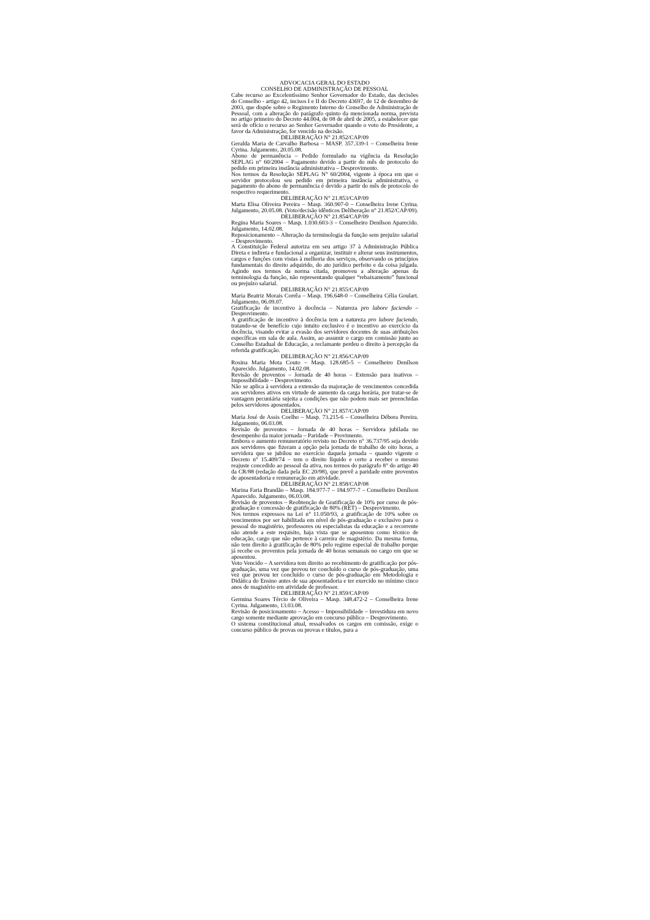ADVOCACIA GERAL DO ESTADO
CONSELHO DE ADMINISTRAÇÃO DE PESSOAL
Cabe recurso ao Excelentíssimo Senhor Governador do Estado, das decisões do Conselho - artigo 42, incisos I e II do Decreto 43697, de 12 de dezembro de 2003, que dispõe sobre o Regimento Interno do Conselho de Administração de Pessoal, com a alteração do parágrafo quinto da mencionada norma, prevista no artigo primeiro do Decreto 44.004, de 08 de abril de 2005, a estabelecer que será de ofício o recurso ao Senhor Governador quando o voto do Presidente, a favor da Administração, for vencido na decisão.
DELIBERAÇÃO N° 21.852/CAP/09
Geralda Maria de Carvalho Barbosa – MASP. 357.339-1 – Conselheira Irene Cyrina. Julgamento, 20.05.08.
Abono de permanência – Pedido formulado na vigência da Resolução SEPLAG n° 60/2004 – Pagamento devido a partir do mês de protocolo do pedido em primeira instância administrativa – Desprovimento.
Nos termos da Resolução SEPLAG N° 60/2004, vigente à época em que o servidor protocolou seu pedido em primeira instância administrativa, o pagamento do abono de permanência é devido a partir do mês de protocolo do respectivo requerimento.
DELIBERAÇÃO N° 21.853/CAP/09
Marta Elisa Oliveira Pereira – Masp. 360.907-0 – Conselheira Irene Cyrina. Julgamento, 20.05.08. (Voto/decisão idênticos Deliberação n° 21.852/CAP/09).
DELIBERAÇÃO N° 21.854/CAP/09
Regina Maria Soares – Masp. 1.030.603-3 – Conselheiro Denílson Aparecido. Julgamento, 14.02.08.
Reposicionamento – Alteração da terminologia da função sem prejuízo salarial – Desprovimento.
A Constituição Federal autoriza em seu artigo 37 à Administração Pública Direta e indireta e fundacional a organizar, instituir e alterar seus instrumentos, cargos e funções com vistas à melhoria dos serviços, observando os princípios fundamentais do direito adquirido, do ato jurídico perfeito e da coisa julgada. Agindo nos termos da norma citada, promoveu a alteração apenas da terminologia da função, não representando qualquer “rebaixamento” funcional ou prejuízo salarial.
DELIBERAÇÃO N° 21.855/CAP/09
Maria Beatriz Morais Corrêa – Masp. 196.648-0 – Conselheira Célia Goulart. Julgamento, 06.09.07.
Gratificação de incentivo à docência – Natureza pro labore faciendo – Desprovimento.
A gratificação de incentivo à docência tem a natureza pro labore faciendo, tratando-se de benefício cujo intuito exclusivo é o incentivo ao exercício da docência, visando evitar a evasão dos servidores docentes de suas atribuições específicas em sala de aula. Assim, ao assumir o cargo em comissão junto ao Conselho Estadual de Educação, a reclamante perdeu o direito à percepção da referida gratificação.
DELIBERAÇÃO N° 21.856/CAP/09
Rosina Maria Mota Couto – Masp. 128.685-5 – Conselheiro Denílson Aparecido. Julgamento, 14.02.08.
Revisão de proventos – Jornada de 40 horas – Extensão para inativos – Impossibilidade – Desprovimento.
Não se aplica à servidora a extensão da majoração de vencimentos concedida aos servidores ativos em virtude de aumento da carga horária, por tratar-se de vantagem pecuniária sujeita a condições que não podem mais ser preenchidas pelos servidores aposentados.
DELIBERAÇÃO N° 21.857/CAP/09
Maria José de Assis Coelho – Masp. 73.215-6 – Conselheira Débora Pereira. Julgamento, 06.03.08.
Revisão de proventos – Jornada de 40 horas – Servidora jubilada no desempenho da maior jornada – Paridade – Provimento.
Embora o aumento remuneratório revisto no Decreto n° 36.737/95 seja devido aos servidores que fizeram a opção pela jornada de trabalho de oito horas, a servidora que se jubilou no exercício daquela jornada – quando vigente o Decreto n° 15.409/74 – tem o direito líquido e certo a receber o mesmo reajuste concedido ao pessoal da ativa, nos termos do parágrafo 8° do artigo 40 da CR/88 (redação dada pela EC 20/98), que prevê a paridade entre proventos de aposentadoria e remuneração em atividade.
DELIBERAÇÃO N° 21.858/CAP/08
Marina Faria Brandão – Masp. 184.977-7 – 184.977-7 – Conselheiro Denílson Aparecido. Julgamento, 06.03.08.
Revisão de proventos – Reobtenção de Gratificação de 10% por curso de pós-graduação e concessão de gratificação de 80% (RET) – Desprovimento.
Nos termos expressos na Lei n° 11.050/93, a gratificação de 10% sobre os vencimentos por ser habilitada em nível de pós-graduação e exclusivo para o pessoal do magistério, professores ou especialistas da educação e a recorrente não atende a este requisito, haja vista que se aposentou como técnico de educação, cargo que não pertence à carreira de magistério. Da mesma forma, não tem direito à gratificação de 80% pelo regime especial de trabalho porque já recebe os proventos pela jornada de 40 horas semanais no cargo em que se aposentou.
Voto Vencido – A servidora tem direito ao recebimento de gratificação por pós-graduação, uma vez que provou ter concluído o curso de pós-graduação, uma vez que provou ter concluído o curso de pós-graduação em Metodologia e Didática do Ensino antes de sua aposentadoria e ter exercido no mínimo cinco anos de magistério em atividade de professor.
DELIBERAÇÃO N° 21.859/CAP/09
Germina Soares Tércio de Oliveira – Masp. 348.472-2 – Conselheira Irene Cyrina. Julgamento, 13.03.08.
Revisão de posicionamento – Acesso – Impossibilidade – Investidura em novo cargo somente mediante aprovação em concurso público – Desprovimento.
O sistema constitucional atual, ressalvados os cargos em comissão, exige o concurso público de provas ou provas e títulos, para a